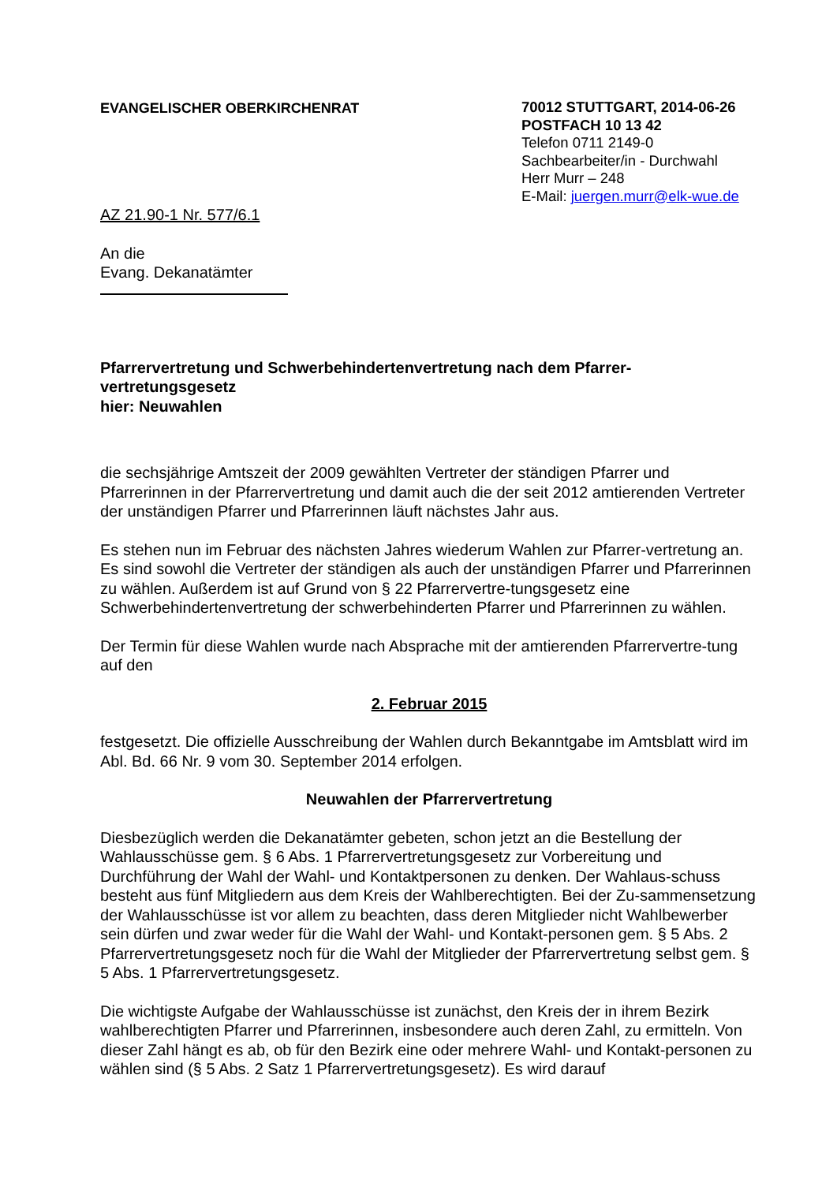EVANGELISCHER OBERKIRCHENRAT
70012 STUTTGART, 2014-06-26
POSTFACH 10 13 42
Telefon 0711 2149-0
Sachbearbeiter/in - Durchwahl
Herr Murr – 248
E-Mail: juergen.murr@elk-wue.de
AZ 21.90-1 Nr. 577/6.1
An die
Evang. Dekanatämter
Pfarrervertretung und Schwerbehindertenvertretung nach dem Pfarrer-
vertretungsgesetz
hier: Neuwahlen
die sechsjährige Amtszeit der 2009 gewählten Vertreter der ständigen Pfarrer und Pfarrerinnen in der Pfarrervertretung und damit auch die der seit 2012 amtierenden Vertreter der unständigen Pfarrer und Pfarrerinnen läuft nächstes Jahr aus.
Es stehen nun im Februar des nächsten Jahres wiederum Wahlen zur Pfarrer-vertretung an. Es sind sowohl die Vertreter der ständigen als auch der unständigen Pfarrer und Pfarrerinnen zu wählen. Außerdem ist auf Grund von § 22 Pfarrervertre-tungsgesetz eine Schwerbehindertenvertretung der schwerbehinderten Pfarrer und Pfarrerinnen zu wählen.
Der Termin für diese Wahlen wurde nach Absprache mit der amtierenden Pfarrervertre-tung auf den
2. Februar 2015
festgesetzt. Die offizielle Ausschreibung der Wahlen durch Bekanntgabe im Amtsblatt wird im Abl. Bd. 66 Nr. 9 vom 30. September 2014 erfolgen.
Neuwahlen der Pfarrervertretung
Diesbezüglich werden die Dekanatämter gebeten, schon jetzt an die Bestellung der Wahlausschüsse gem. § 6 Abs. 1 Pfarrervertretungsgesetz zur Vorbereitung und Durchführung der Wahl der Wahl- und Kontaktpersonen zu denken. Der Wahlaus-schuss besteht aus fünf Mitgliedern aus dem Kreis der Wahlberechtigten. Bei der Zu-sammensetzung der Wahlausschüsse ist vor allem zu beachten, dass deren Mitglieder nicht Wahlbewerber sein dürfen und zwar weder für die Wahl der Wahl- und Kontakt-personen gem. § 5 Abs. 2 Pfarrervertretungsgesetz noch für die Wahl der Mitglieder der Pfarrervertretung selbst gem. § 5 Abs. 1 Pfarrervertretungsgesetz.
Die wichtigste Aufgabe der Wahlausschüsse ist zunächst, den Kreis der in ihrem Bezirk wahlberechtigten Pfarrer und Pfarrerinnen, insbesondere auch deren Zahl, zu ermitteln. Von dieser Zahl hängt es ab, ob für den Bezirk eine oder mehrere Wahl- und Kontakt-personen zu wählen sind (§ 5 Abs. 2 Satz 1 Pfarrervertretungsgesetz). Es wird darauf